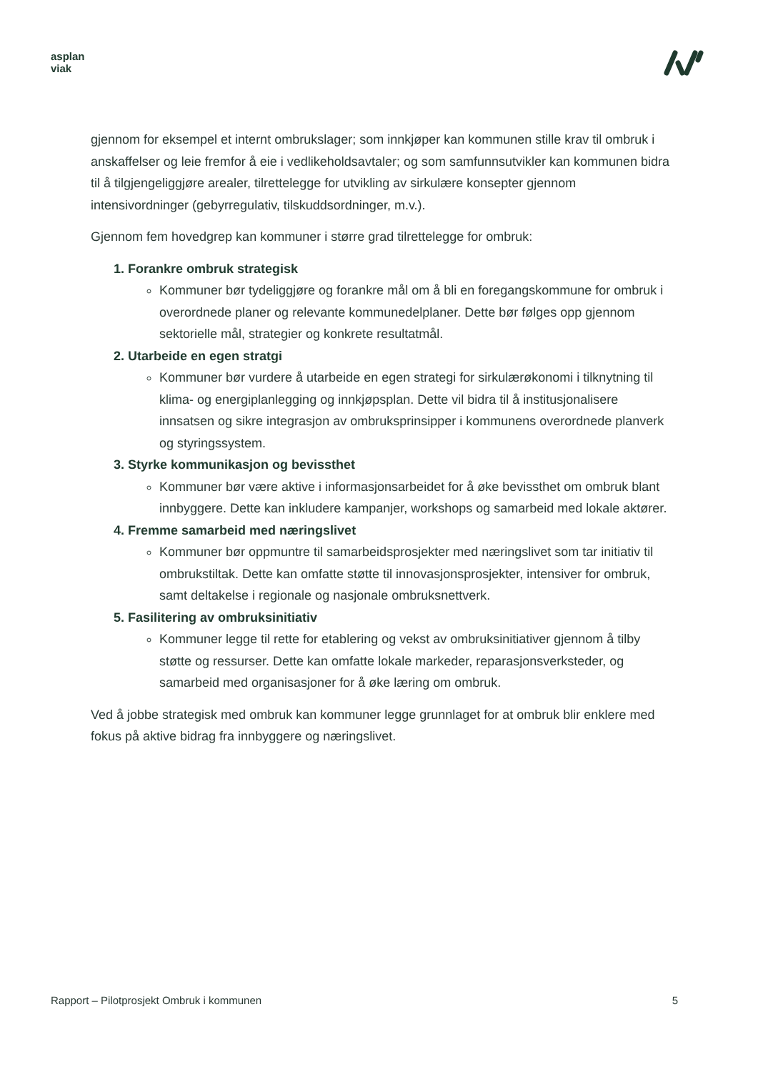asplan
viak
gjennom for eksempel et internt ombrukslager; som innkjøper kan kommunen stille krav til ombruk i anskaffelser og leie fremfor å eie i vedlikeholdsavtaler; og som samfunnsutvikler kan kommunen bidra til å tilgjengeliggjøre arealer, tilrettelegge for utvikling av sirkulære konsepter gjennom intensivordninger (gebyrregulativ, tilskuddsordninger, m.v.).
Gjennom fem hovedgrep kan kommuner i større grad tilrettelegge for ombruk:
1. Forankre ombruk strategisk
Kommuner bør tydeliggjøre og forankre mål om å bli en foregangskommune for ombruk i overordnede planer og relevante kommunedelplaner. Dette bør følges opp gjennom sektorielle mål, strategier og konkrete resultatmål.
2. Utarbeide en egen stratgi
Kommuner bør vurdere å utarbeide en egen strategi for sirkulærøkonomi i tilknytning til klima- og energiplanlegging og innkjøpsplan. Dette vil bidra til å institusjonalisere innsatsen og sikre integrasjon av ombruksprinsipper i kommunens overordnede planverk og styringssystem.
3. Styrke kommunikasjon og bevissthet
Kommuner bør være aktive i informasjonsarbeidet for å øke bevissthet om ombruk blant innbyggere. Dette kan inkludere kampanjer, workshops og samarbeid med lokale aktører.
4. Fremme samarbeid med næringslivet
Kommuner bør oppmuntre til samarbeidsprosjekter med næringslivet som tar initiativ til ombrukstiltak. Dette kan omfatte støtte til innovasjonsprosjekter, intensiver for ombruk, samt deltakelse i regionale og nasjonale ombruksnettverk.
5. Fasilitering av ombruksinitiativ
Kommuner legge til rette for etablering og vekst av ombruksinitiativer gjennom å tilby støtte og ressurser. Dette kan omfatte lokale markeder, reparasjonsverksteder, og samarbeid med organisasjoner for å øke læring om ombruk.
Ved å jobbe strategisk med ombruk kan kommuner legge grunnlaget for at ombruk blir enklere med fokus på aktive bidrag fra innbyggere og næringslivet.
Rapport – Pilotprosjekt Ombruk i kommunen 5